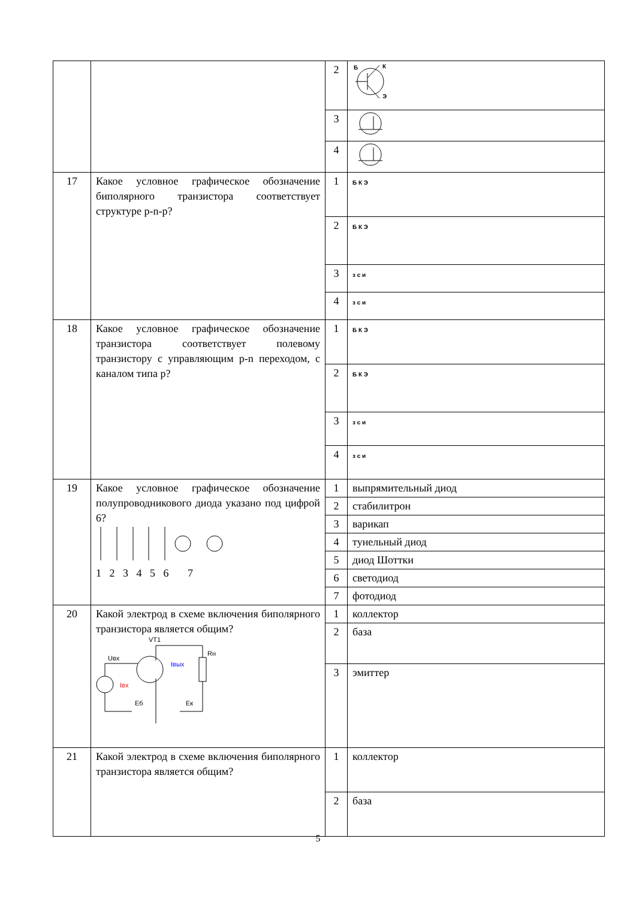| | | 2 | Б К Э |
| | | 3 | |
| | | 4 | |
| 17 | Какое условное графическое обозначение биполярного транзистора соответствует структуре p-n-p? | 1 | Б К Э |
| | | 2 | Б К Э |
| | | 3 | з с и |
| | | 4 | з с и |
| 18 | Какое условное графическое обозначение транзистора соответствует полевому транзистору с управляющим p-n переходом, с каналом типа p? | 1 | Б К Э |
| | | 2 | Б К Э |
| | | 3 | з с и |
| | | 4 | з с и |
| 19 | Какое условное графическое обозначение полупроводникового диода указано под цифрой 6? 1 2 3 4 5 6 7 | 1 | выпрямительный диод |
| | | 2 | стабилитрон |
| | | 3 | варикап |
| | | 4 | тунельный диод |
| | | 5 | диод Шоттки |
| | | 6 | светодиод |
| | | 7 | фотодиод |
| 20 | Какой электрод в схеме включения биполярного транзистора является общим? VT1 Uвх Rн Iвых Iвх Еб Ек | 1 | коллектор |
| | | 2 | база |
| | | 3 | эмиттер |
| 21 | Какой электрод в схеме включения биполярного транзистора является общим? | 1 | коллектор |
| | | 2 | база |
5